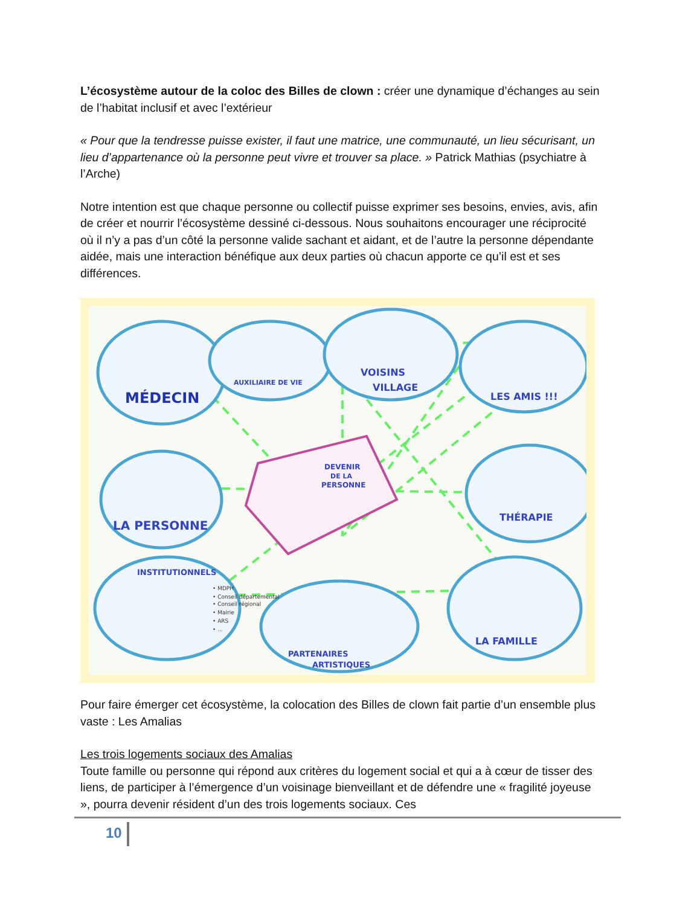L’écosystème autour de la coloc des Billes de clown : créer une dynamique d’échanges au sein de l’habitat inclusif et avec l’extérieur
« Pour que la tendresse puisse exister, il faut une matrice, une communauté, un lieu sécurisant, un lieu d’appartenance où la personne peut vivre et trouver sa place. » Patrick Mathias (psychiatre à l’Arche)
Notre intention est que chaque personne ou collectif puisse exprimer ses besoins, envies, avis, afin de créer et nourrir l’écosystème dessiné ci-dessous. Nous souhaitons encourager une réciprocité où il n’y a pas d’un côté la personne valide sachant et aidant, et de l’autre la personne dépendante aidée, mais une interaction bénéfique aux deux parties où chacun apporte ce qu’il est et ses différences.
MÉDECIN
AUXILIAIRE DE VIE
VOISINS
VILLAGE
LES AMIS !!!
LA PERSONNE
DEVENIR
DE LA
PERSONNE
THÉRAPIE
INSTITUTIONNELS
• MDPH
• Conseil départemental
• Conseil régional
• Mairie
• ARS
• …
PARTENAIRES
ARTISTIQUES
LA FAMILLE
Pour faire émerger cet écosystème, la colocation des Billes de clown fait partie d’un ensemble plus vaste : Les Amalias
Les trois logements sociaux des Amalias
Toute famille ou personne qui répond aux critères du logement social et qui a à cœur de tisser des liens, de participer à l’émergence d’un voisinage bienveillant et de défendre une « fragilité joyeuse », pourra devenir résident d’un des trois logements sociaux. Ces
10